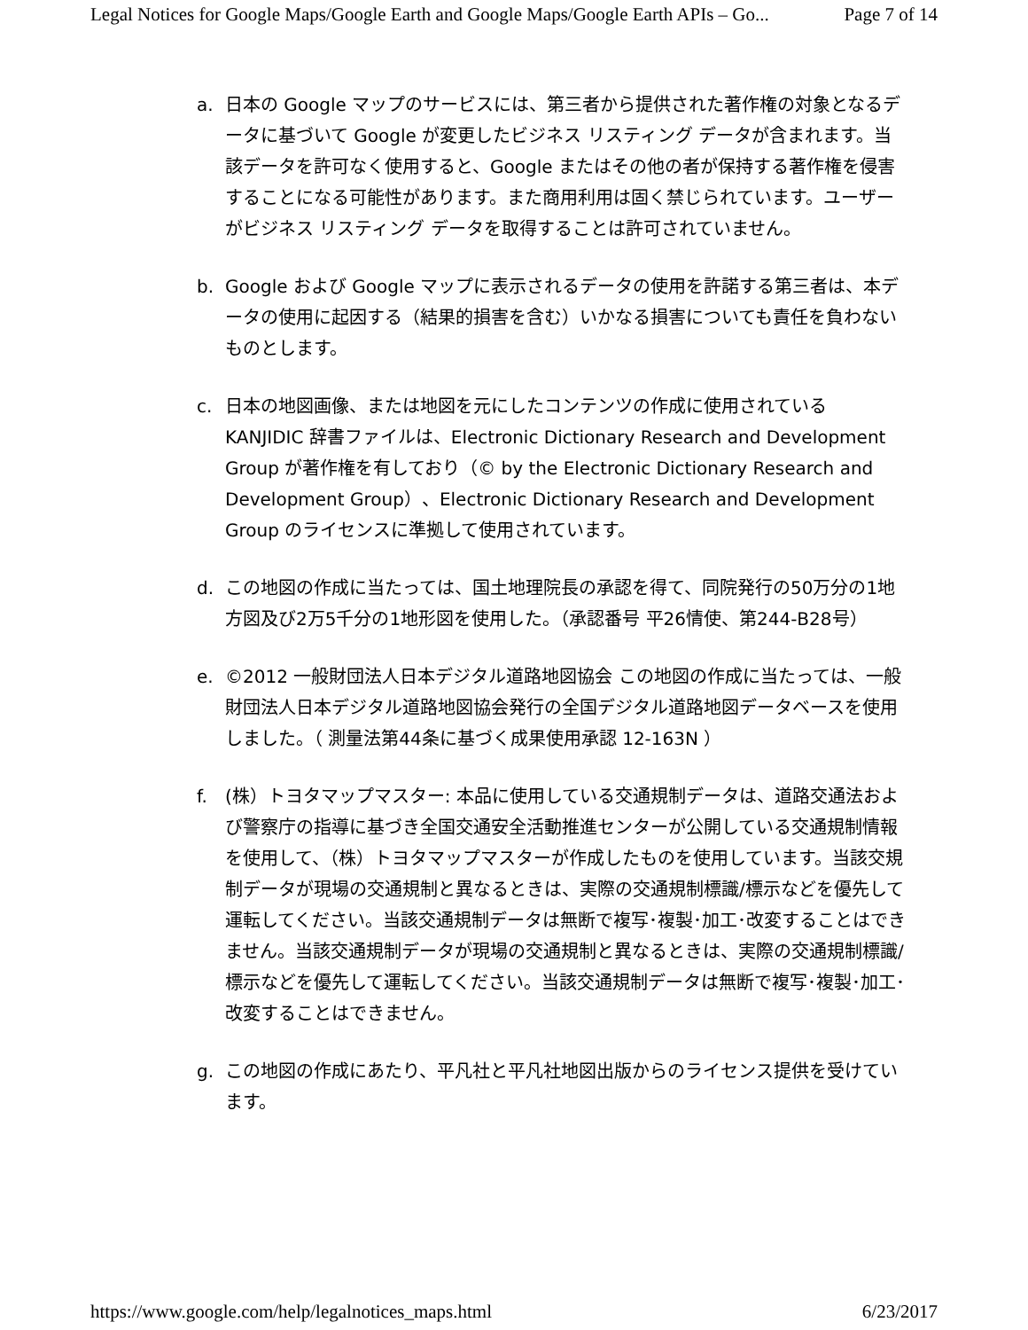Legal Notices for Google Maps/Google Earth and Google Maps/Google Earth APIs – Go... Page 7 of 14
a. 日本の Google マップのサービスには、第三者から提供された著作権の対象となるデータに基づいて Google が変更したビジネス リスティング データが含まれます。当該データを許可なく使用すると、Google またはその他の者が保持する著作権を侵害することになる可能性があります。また商用利用は固く禁じられています。ユーザーがビジネス リスティング データを取得することは許可されていません。
b. Google および Google マップに表示されるデータの使用を許諾する第三者は、本データの使用に起因する（結果的損害を含む）いかなる損害についても責任を負わないものとします。
c. 日本の地図画像、または地図を元にしたコンテンツの作成に使用されている KANJIDIC 辞書ファイルは、Electronic Dictionary Research and Development Group が著作権を有しており（© by the Electronic Dictionary Research and Development Group）、Electronic Dictionary Research and Development Group のライセンスに準拠して使用されています。
d. この地図の作成に当たっては、国土地理院長の承認を得て、同院発行の50万分の1地方図及び2万5千分の1地形図を使用した。（承認番号 平26情使、第244-B28号）
e. ©2012 一般財団法人日本デジタル道路地図協会 この地図の作成に当たっては、一般財団法人日本デジタル道路地図協会発行の全国デジタル道路地図データベースを使用しました。（ 測量法第44条に基づく成果使用承認 12-163N ）
f. (株）トヨタマップマスター: 本品に使用している交通規制データは、道路交通法および警察庁の指導に基づき全国交通安全活動推進センターが公開している交通規制情報を使用して、（株）トヨタマップマスターが作成したものを使用しています。当該交規制データが現場の交通規制と異なるときは、実際の交通規制標識/標示などを優先して運転してください。当該交通規制データは無断で複写･複製･加工･改変することはできません。当該交通規制データが現場の交通規制と異なるときは、実際の交通規制標識/標示などを優先して運転してください。当該交通規制データは無断で複写･複製･加工･改変することはできません。
g. この地図の作成にあたり、平凡社と平凡社地図出版からのライセンス提供を受けています。
https://www.google.com/help/legalnotices_maps.html 6/23/2017